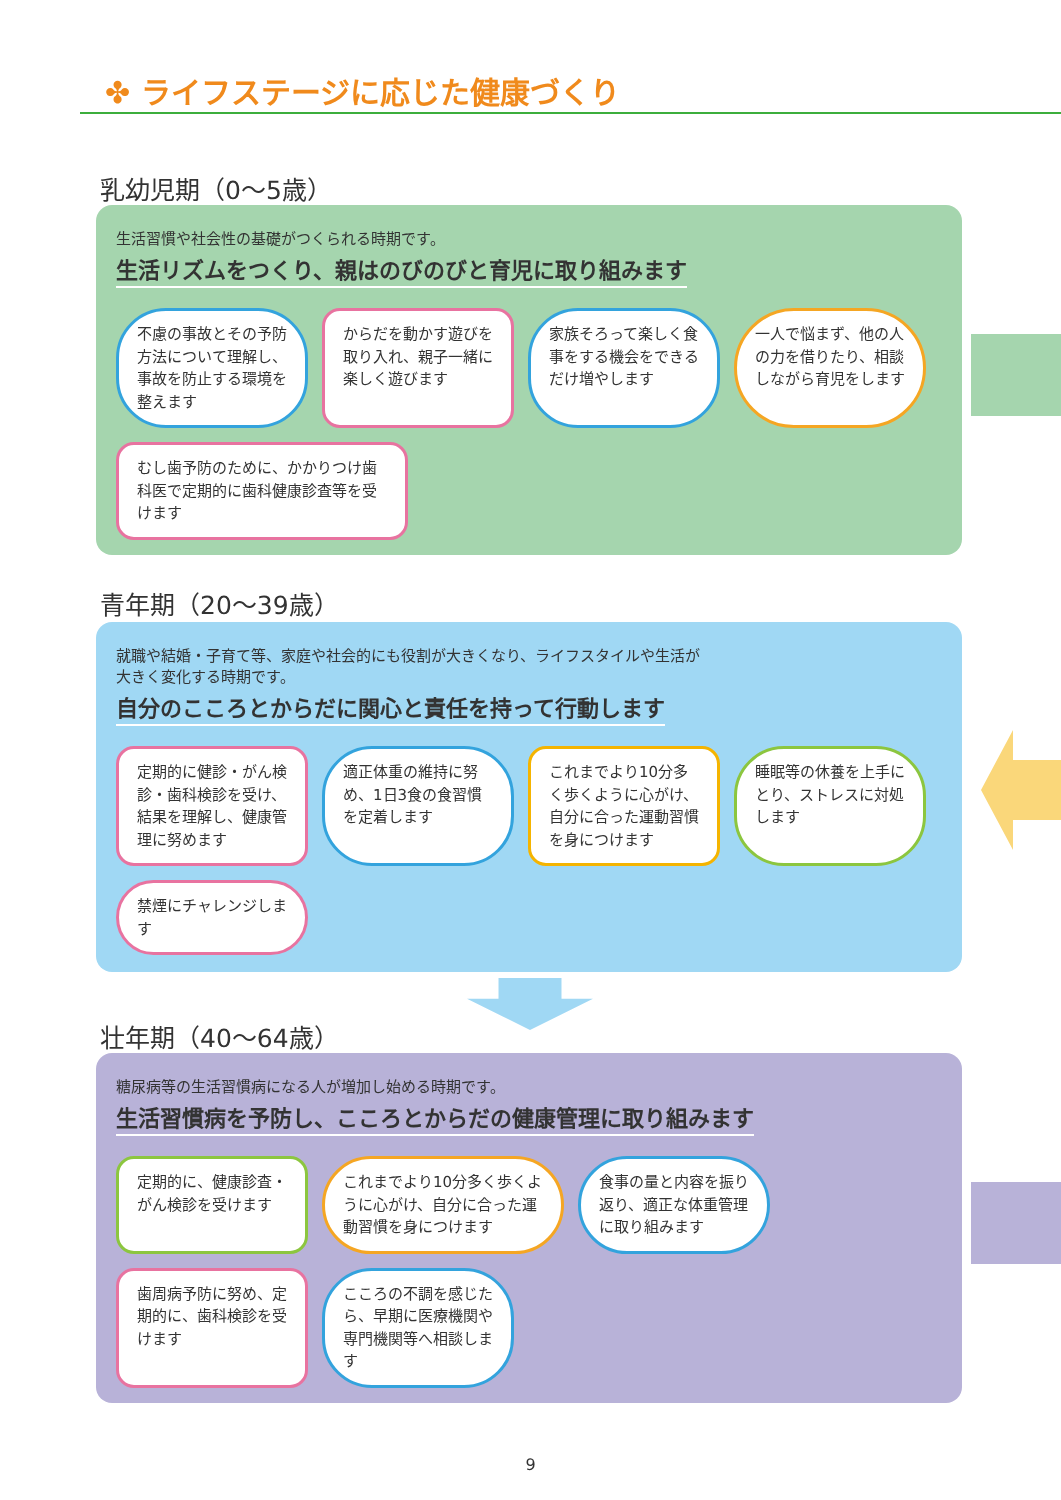✤ ライフステージに応じた健康づくり
乳幼児期（0～5歳）
生活習慣や社会性の基礎がつくられる時期です。
生活リズムをつくり、親はのびのびと育児に取り組みます
不慮の事故とその予防方法について理解し、事故を防止する環境を整えます
からだを動かす遊びを取り入れ、親子一緒に楽しく遊びます
家族そろって楽しく食事をする機会をできるだけ増やします
一人で悩まず、他の人の力を借りたり、相談しながら育児をします
むし歯予防のために、かかりつけ歯科医で定期的に歯科健康診査等を受けます
青年期（20～39歳）
就職や結婚・子育て等、家庭や社会的にも役割が大きくなり、ライフスタイルや生活が
大きく変化する時期です。
自分のこころとからだに関心と責任を持って行動します
定期的に健診・がん検診・歯科検診を受け、結果を理解し、健康管理に努めます
適正体重の維持に努め、1日3食の食習慣を定着します
これまでより10分多く歩くように心がけ、自分に合った運動習慣を身につけます
睡眠等の休養を上手にとり、ストレスに対処します
禁煙にチャレンジします
壮年期（40～64歳）
糖尿病等の生活習慣病になる人が増加し始める時期です。
生活習慣病を予防し、こころとからだの健康管理に取り組みます
定期的に、健康診査・がん検診を受けます
これまでより10分多く歩くように心がけ、自分に合った運動習慣を身につけます
食事の量と内容を振り返り、適正な体重管理に取り組みます
歯周病予防に努め、定期的に、歯科検診を受けます
こころの不調を感じたら、早期に医療機関や専門機関等へ相談します
9